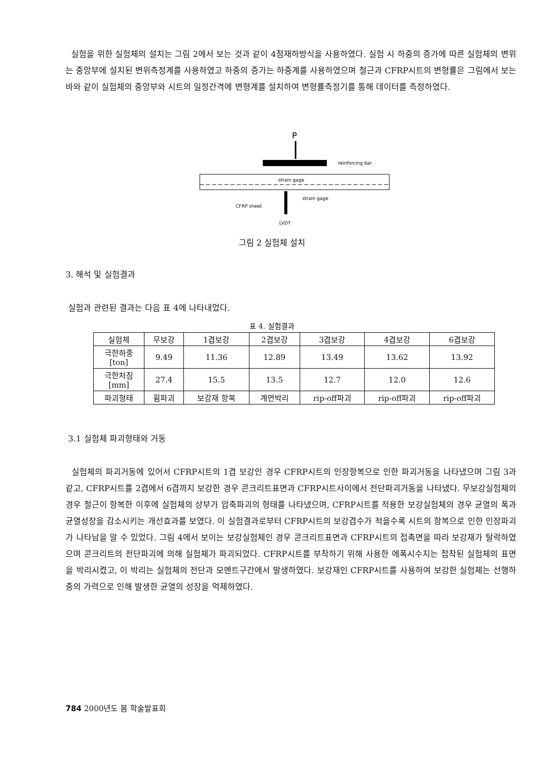실험을 위한 실험체의 설치는 그림 2에서 보는 것과 같이 4점재하방식을 사용하였다. 실험 시 하중의 증가에 따른 실험체의 변위는 중앙부에 설치된 변위측정계를 사용하였고 하중의 증가는 하중계를 사용하였으며 철근과 CFRP시트의 변형률은 그림에서 보는 바와 같이 실험체의 중앙부와 시트의 일정간격에 변형계를 설치하여 변형률측정기를 통해 데이터를 측정하였다.
P
reinforcing bar
strain gage
strain gage
CFRP sheet
LVDT
그림 2 실험체 설치
3. 해석 및 실험결과
실험과 관련된 결과는 다음 표 4에 나타내었다.
표 4. 실험결과
| 실험체 | 무보강 | 1겹보강 | 2겹보강 | 3겹보강 | 4겹보강 | 6겹보강 |
| --- | --- | --- | --- | --- | --- | --- |
| 극한하중 [ton] | 9.49 | 11.36 | 12.89 | 13.49 | 13.62 | 13.92 |
| 극한처짐 [mm] | 27.4 | 15.5 | 13.5 | 12.7 | 12.0 | 12.6 |
| 파괴형태 | 휨파괴 | 보강재 항복 | 계면박리 | rip-off파괴 | rip-off파괴 | rip-off파괴 |
3.1 실험체 파괴형태와 거동
실험체의 파괴거동에 있어서 CFRP시트의 1겹 보강인 경우 CFRP시트의 인장항복으로 인한 파괴거동을 나타냈으며 그림 3과 같고, CFRP시트를 2겹에서 6겹까지 보강한 경우 콘크리트표면과 CFRP시트사이에서 전단파괴거동을 나타냈다. 무보강실험체의 경우 철근이 항복한 이후에 실험체의 상부가 압축파괴의 형태를 나타냈으며, CFRP시트를 적용한 보강실험체의 경우 균열의 폭과 균열성장을 감소시키는 개선효과를 보였다. 이 실험결과로부터 CFRP시트의 보강겹수가 적을수록 시트의 항복으로 인한 인장파괴가 나타남을 알 수 있었다. 그림 4에서 보이는 보강실험체인 경우 콘크리트표면과 CFRP시트의 접촉면을 따라 보강재가 탈락하였으며 콘크리트의 전단파괴에 의해 실험체가 파괴되었다. CFRP시트를 부착하기 위해 사용한 에폭시수지는 접착된 실험체의 표면을 박리시켰고, 이 박리는 실험체의 전단과 모멘트구간에서 발생하였다. 보강재인 CFRP시트를 사용하여 보강한 실험체는 선행하중의 가력으로 인해 발생한 균열의 성장을 억제하였다.
784 2000년도 봄 학술발표회